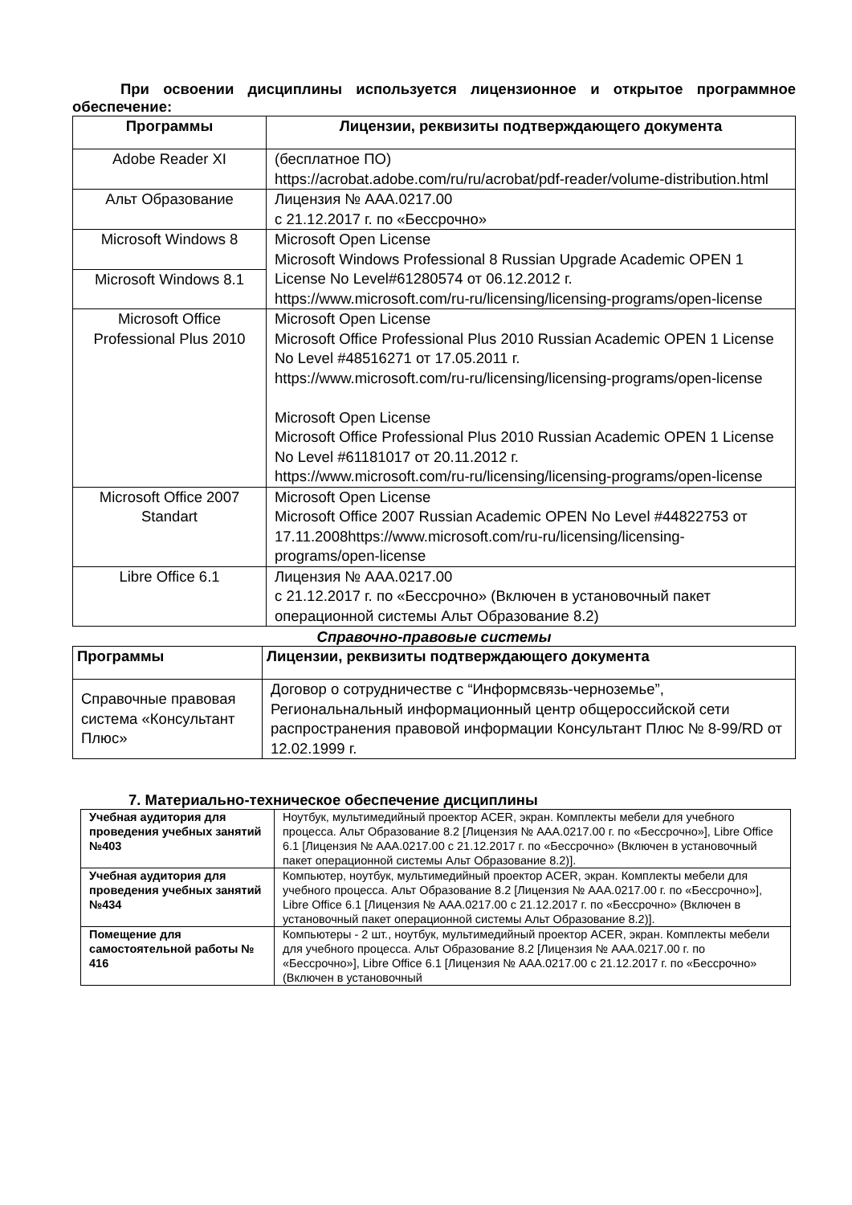При освоении дисциплины используется лицензионное и открытое программное обеспечение:
| Программы | Лицензии, реквизиты подтверждающего документа |
| --- | --- |
| Adobe Reader XI | (бесплатное ПО) https://acrobat.adobe.com/ru/ru/acrobat/pdf-reader/volume-distribution.html |
| Альт Образование | Лицензия № AAA.0217.00 с 21.12.2017 г. по «Бессрочно» |
| Microsoft Windows 8 | Microsoft Open License Microsoft Windows Professional 8 Russian Upgrade Academic OPEN 1 License No Level#61280574 от 06.12.2012 г. https://www.microsoft.com/ru-ru/licensing/licensing-programs/open-license |
| Microsoft Windows 8.1 | |
| Microsoft Office Professional Plus 2010 | Microsoft Open License Microsoft Office Professional Plus 2010 Russian Academic OPEN 1 License No Level #48516271 от 17.05.2011 г. https://www.microsoft.com/ru-ru/licensing/licensing-programs/open-license Microsoft Open License Microsoft Office Professional Plus 2010 Russian Academic OPEN 1 License No Level #61181017 от 20.11.2012 г. https://www.microsoft.com/ru-ru/licensing/licensing-programs/open-license |
| Microsoft Office 2007 Standart | Microsoft Open License Microsoft Office 2007 Russian Academic OPEN No Level #44822753 от 17.11.2008https://www.microsoft.com/ru-ru/licensing/licensing-programs/open-license |
| Libre Office 6.1 | Лицензия № AAA.0217.00 с 21.12.2017 г. по «Бессрочно» (Включен в установочный пакет операционной системы Альт Образование 8.2) |
Справочно-правовые системы
| Программы | Лицензии, реквизиты подтверждающего документа |
| --- | --- |
| Справочные правовая система «Консультант Плюс» | Договор о сотрудничестве с “Информсвязь-черноземье”, Региональнальный информационный центр общероссийской сети распространения правовой информации Консультант Плюс № 8-99/RD от 12.02.1999 г. |
7. Материально-техническое обеспечение дисциплины
| Учебная аудитория для проведения учебных занятий №403 | Ноутбук, мультимедийный проектор ACER, экран. Комплекты мебели для учебного процесса. Альт Образование 8.2 [Лицензия № AAA.0217.00 г. по «Бессрочно»], Libre Office 6.1 [Лицензия № AAA.0217.00 с 21.12.2017 г. по «Бессрочно» (Включен в установочный пакет операционной системы Альт Образование 8.2)]. |
| Учебная аудитория для проведения учебных занятий №434 | Компьютер, ноутбук, мультимедийный проектор ACER, экран. Комплекты мебели для учебного процесса. Альт Образование 8.2 [Лицензия № AAA.0217.00 г. по «Бессрочно»], Libre Office 6.1 [Лицензия № AAA.0217.00 с 21.12.2017 г. по «Бессрочно» (Включен в установочный пакет операционной системы Альт Образование 8.2)]. |
| Помещение для самостоятельной работы № 416 | Компьютеры - 2 шт., ноутбук, мультимедийный проектор ACER, экран. Комплекты мебели для учебного процесса. Альт Образование 8.2 [Лицензия № AAA.0217.00 г. по «Бессрочно»], Libre Office 6.1 [Лицензия № AAA.0217.00 с 21.12.2017 г. по «Бессрочно» (Включен в установочный |